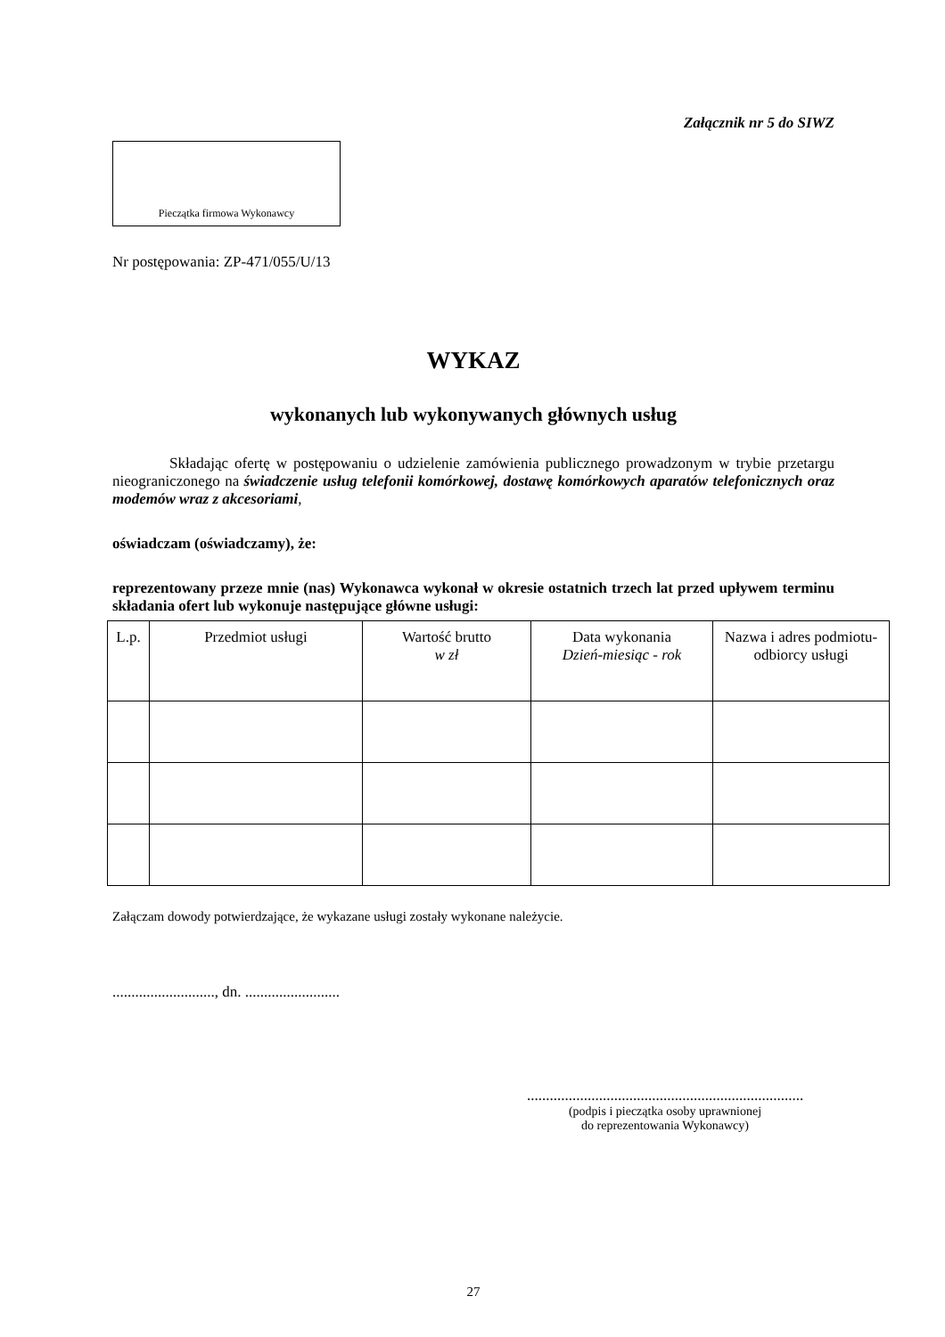Załącznik nr 5 do SIWZ
Pieczątka firmowa Wykonawcy
Nr postępowania: ZP-471/055/U/13
WYKAZ
wykonanych lub wykonywanych głównych usług
Składając ofertę w postępowaniu o udzielenie zamówienia publicznego prowadzonym w trybie przetargu nieograniczonego na świadczenie usług telefonii komórkowej, dostawę komórkowych aparatów telefonicznych oraz modemów wraz z akcesoriami,
oświadczam (oświadczamy), że:
reprezentowany przeze mnie (nas) Wykonawca wykonał w okresie ostatnich trzech lat przed upływem terminu składania ofert lub wykonuje następujące główne usługi:
| L.p. | Przedmiot usługi | Wartość brutto w zł | Data wykonania Dzień-miesiąc - rok | Nazwa i adres podmiotu-odbiorcy usługi |
| --- | --- | --- | --- | --- |
Załączam dowody potwierdzające, że wykazane usługi zostały wykonane należycie.
..........................., dn. .........................
.........................................................................
(podpis i pieczątka osoby uprawnionej
do reprezentowania Wykonawcy)
27